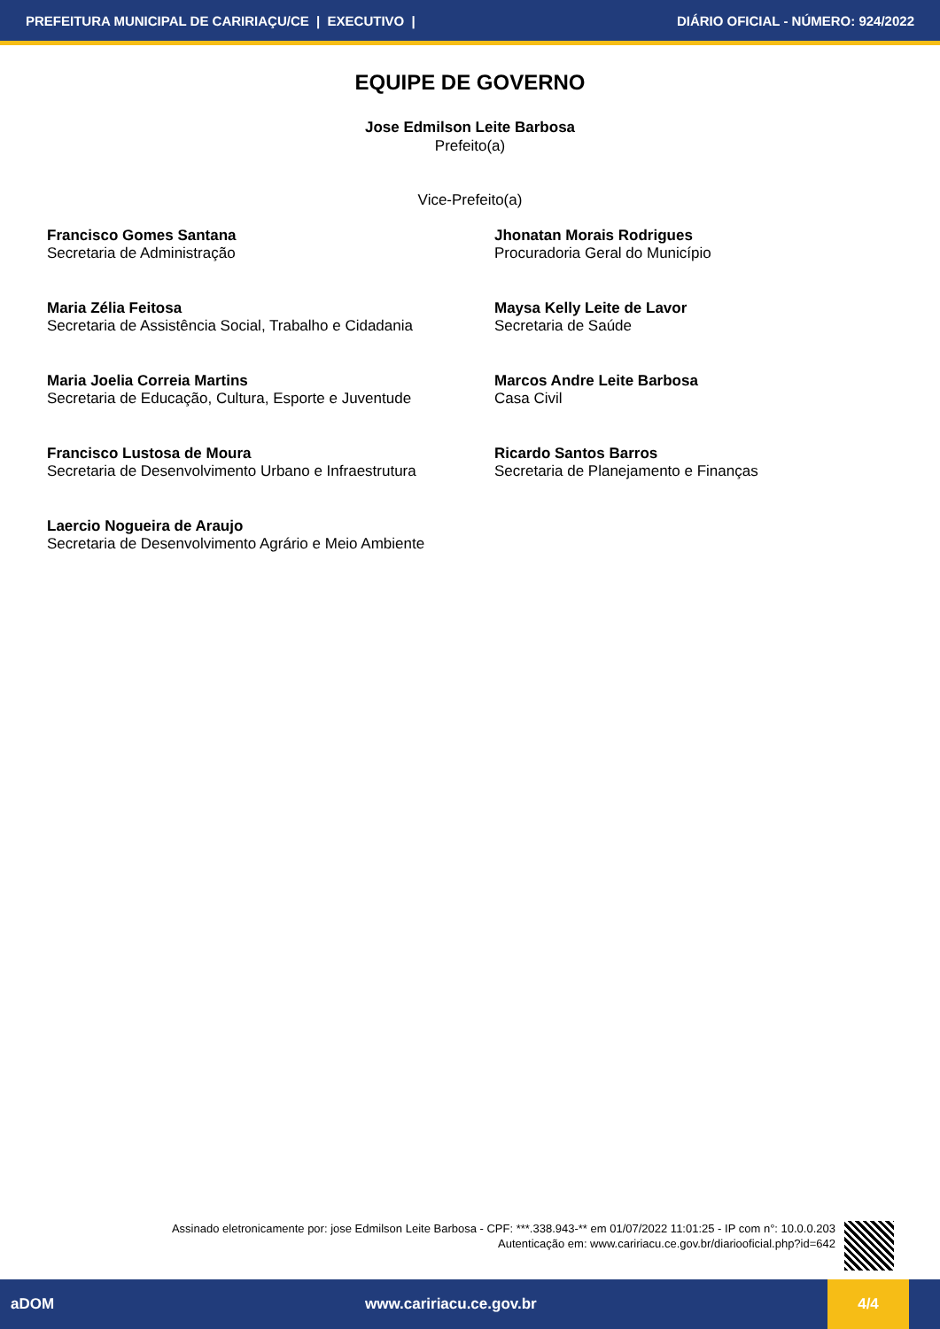PREFEITURA MUNICIPAL DE CARIRIAÇU/CE | EXECUTIVO | DIÁRIO OFICIAL - NÚMERO: 924/2022
EQUIPE DE GOVERNO
Jose Edmilson Leite Barbosa
Prefeito(a)
Vice-Prefeito(a)
Francisco Gomes Santana
Secretaria de Administração
Jhonatan Morais Rodrigues
Procuradoria Geral do Município
Maria Zélia Feitosa
Secretaria de Assistência Social, Trabalho e Cidadania
Maysa Kelly Leite de Lavor
Secretaria de Saúde
Maria Joelia Correia Martins
Secretaria de Educação, Cultura, Esporte e Juventude
Marcos Andre Leite Barbosa
Casa Civil
Francisco Lustosa de Moura
Secretaria de Desenvolvimento Urbano e Infraestrutura
Ricardo Santos Barros
Secretaria de Planejamento e Finanças
Laercio Nogueira de Araujo
Secretaria de Desenvolvimento Agrário e Meio Ambiente
Assinado eletronicamente por: jose Edmilson Leite Barbosa - CPF: ***.338.943-** em 01/07/2022 11:01:25 - IP com n°: 10.0.0.203
Autenticação em: www.caririacu.ce.gov.br/diariooficial.php?id=642
aDOM www.caririacu.ce.gov.br 4/4